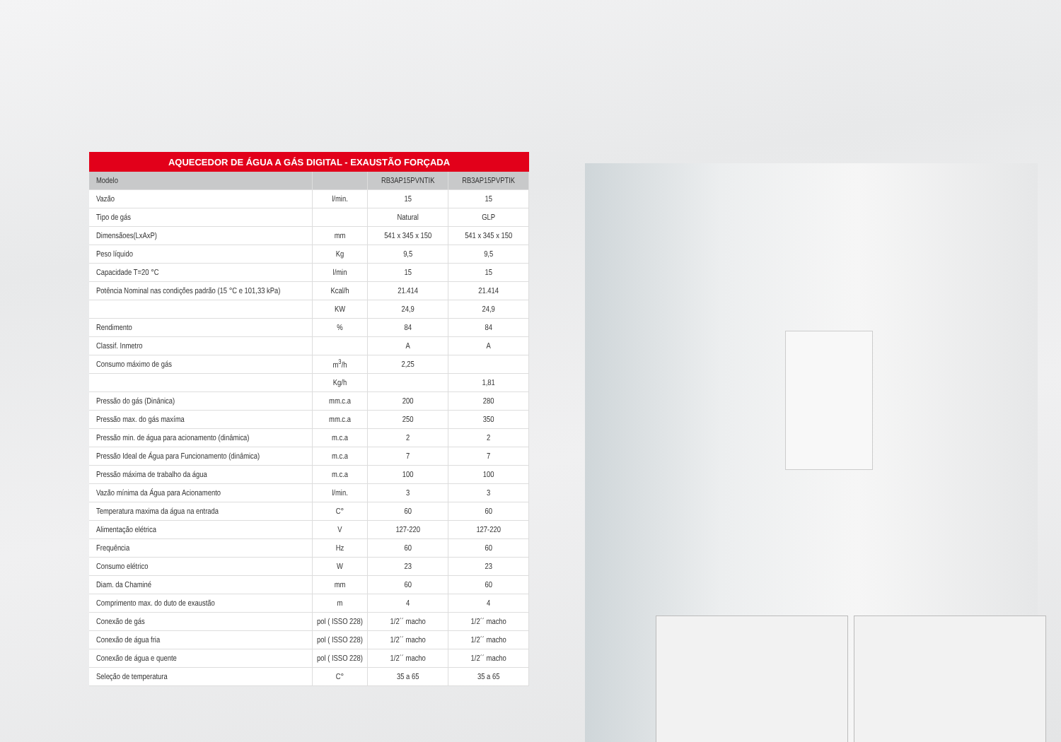AQUECEDOR DE ÁGUA A GÁS DIGITAL - EXAUSTÃO FORÇADA
| Modelo | | RB3AP15PVNTIK | RB3AP15PVPTIK |
| --- | --- | --- | --- |
| Vazão | l/min. | 15 | 15 |
| Tipo de gás | | Natural | GLP |
| Dimensãoes(LxAxP) | mm | 541 x 345 x 150 | 541 x 345 x 150 |
| Peso líquido | Kg | 9,5 | 9,5 |
| Capacidade T=20 °C | l/min | 15 | 15 |
| Potência Nominal nas condições padrão (15 °C e 101,33 kPa) | Kcal/h | 21.414 | 21.414 |
| | KW | 24,9 | 24,9 |
| Rendimento | % | 84 | 84 |
| Classif. Inmetro | | A | A |
| Consumo máximo de gás | m<sup>3</sup>/h | 2,25 | |
| | Kg/h | | 1,81 |
| Pressão do gás (Dinânica) | mm.c.a | 200 | 280 |
| Pressão max. do gás maxíma | mm.c.a | 250 | 350 |
| Pressão min. de água para acionamento (dinâmica) | m.c.a | 2 | 2 |
| Pressão Ideal de Água para Funcionamento (dinâmica) | m.c.a | 7 | 7 |
| Pressão máxima de trabalho da água | m.c.a | 100 | 100 |
| Vazão mínima da Água para Acionamento | l/min. | 3 | 3 |
| Temperatura maxima da água na entrada | C° | 60 | 60 |
| Alimentação elétrica | V | 127-220 | 127-220 |
| Frequência | Hz | 60 | 60 |
| Consumo elétrico | W | 23 | 23 |
| Diam. da Chaminé | mm | 60 | 60 |
| Comprimento max. do duto de exaustão | m | 4 | 4 |
| Conexão de gás | pol ( ISSO 228) | 1/2´´ macho | 1/2´´ macho |
| Conexão de água fria | pol ( ISSO 228) | 1/2´´ macho | 1/2´´ macho |
| Conexão de água e quente | pol ( ISSO 228) | 1/2´´ macho | 1/2´´ macho |
| Seleção de temperatura | C° | 35 a 65 | 35 a 65 |